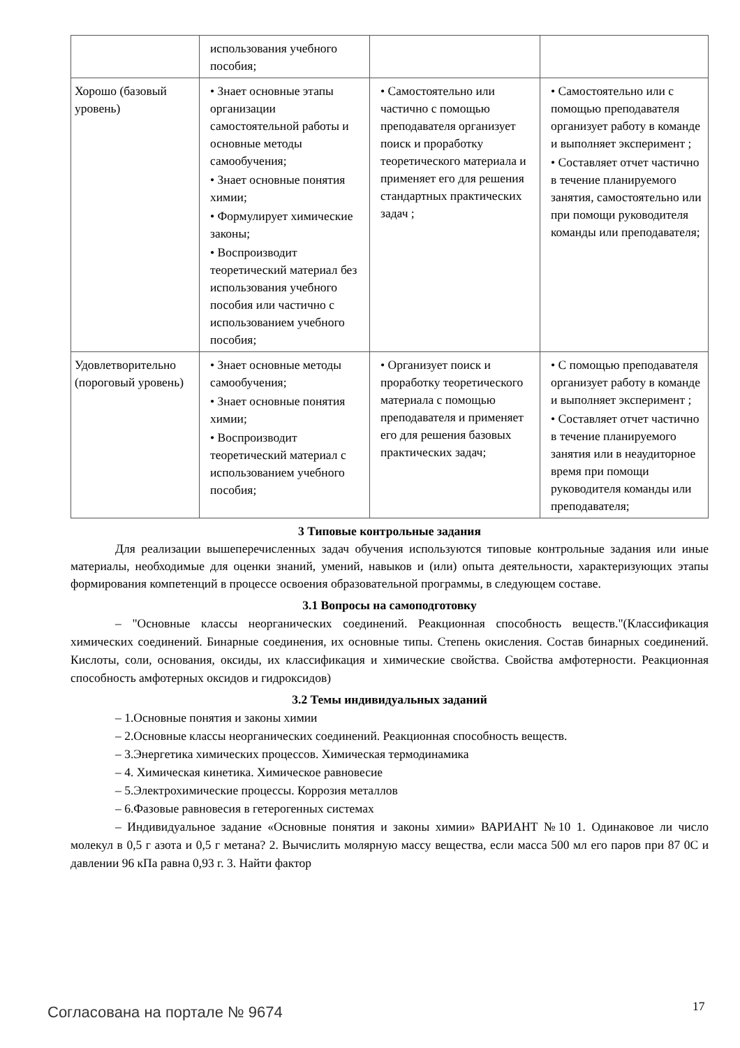| | использования учебного пособия; | | |
| Хорошо (базовый уровень) | • Знает основные этапы организации самостоятельной работы и основные методы самообучения; • Знает основные понятия химии; • Формулирует химические законы; • Воспроизводит теоретический материал без использования учебного пособия или частично с использованием учебного пособия; | • Самостоятельно или частично с помощью преподавателя организует поиск и проработку теоретического материала и применяет его для решения стандартных практических задач ; | • Самостоятельно или с помощью преподавателя организует работу в команде и выполняет эксперимент ; • Составляет отчет частично в течение планируемого занятия, самостоятельно или при помощи руководителя команды или преподавателя; |
| Удовлетворительно (пороговый уровень) | • Знает основные методы самообучения; • Знает основные понятия химии; • Воспроизводит теоретический материал с использованием учебного пособия; | • Организует поиск и проработку теоретического материала с помощью преподавателя и применяет его для решения базовых практических задач; | • С помощью преподавателя организует работу в команде и выполняет эксперимент ; • Составляет отчет частично в течение планируемого занятия или в неаудиторное время при помощи руководителя команды или преподавателя; |
3 Типовые контрольные задания
Для реализации вышеперечисленных задач обучения используются типовые контрольные задания или иные материалы, необходимые для оценки знаний, умений, навыков и (или) опыта деятельности, характеризующих этапы формирования компетенций в процессе освоения образовательной программы, в следующем составе.
3.1 Вопросы на самоподготовку
– "Основные классы неорганических соединений. Реакционная способность веществ."(Классификация химических соединений. Бинарные соединения, их основные типы. Степень окисления. Состав бинарных соединений. Кислоты, соли, основания, оксиды, их классификация и химические свойства. Свойства амфотерности. Реакционная способность амфотерных оксидов и гидроксидов)
3.2 Темы индивидуальных заданий
– 1.Основные понятия и законы химии
– 2.Основные классы неорганических соединений. Реакционная способность веществ.
– 3.Энергетика химических процессов. Химическая термодинамика
– 4. Химическая кинетика. Химическое равновесие
– 5.Электрохимические процессы. Коррозия металлов
– 6.Фазовые равновесия в гетерогенных системах
– Индивидуальное задание «Основные понятия и законы химии» ВАРИАНТ №10 1. Одинаковое ли число молекул в 0,5 г азота и 0,5 г метана? 2. Вычислить молярную массу вещества, если масса 500 мл его паров при 87 0С и давлении 96 кПа равна 0,93 г. 3. Найти фактор
Согласована на портале № 9674 17